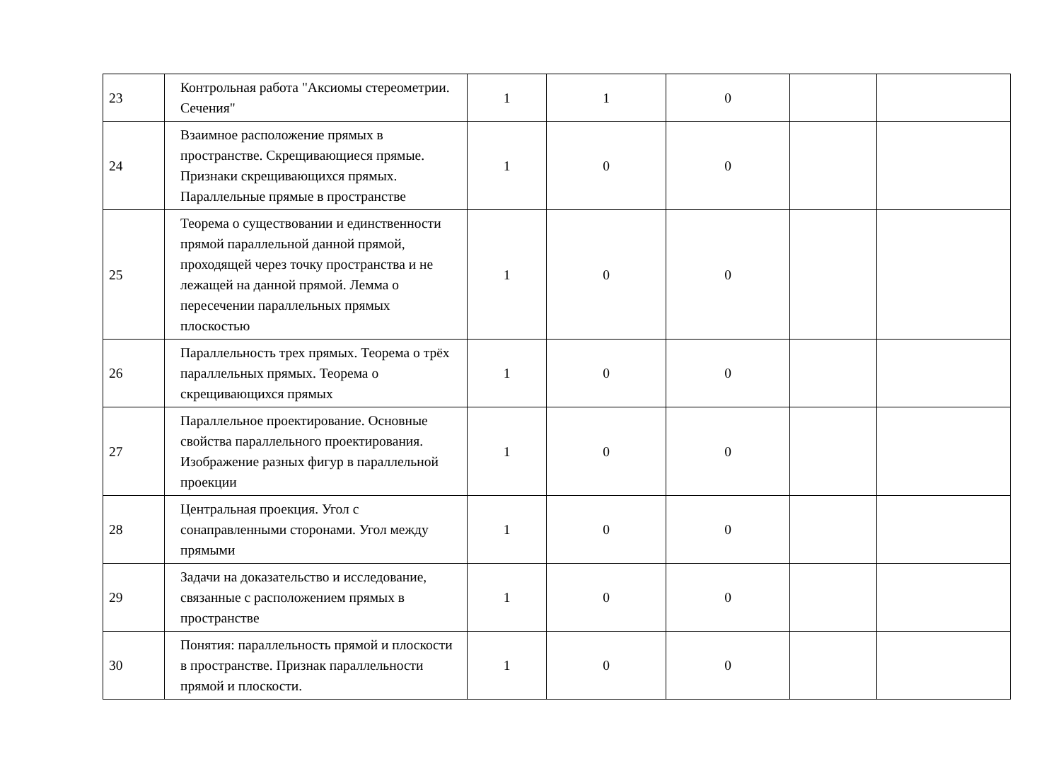| 23 | Контрольная работа "Аксиомы стереометрии. Сечения" | 1 | 1 | 0 | | |
| 24 | Взаимное расположение прямых в пространстве. Скрещивающиеся прямые. Признаки скрещивающихся прямых. Параллельные прямые в пространстве | 1 | 0 | 0 | | |
| 25 | Теорема о существовании и единственности прямой параллельной данной прямой, проходящей через точку пространства и не лежащей на данной прямой. Лемма о пересечении параллельных прямых плоскостью | 1 | 0 | 0 | | |
| 26 | Параллельность трех прямых. Теорема о трёх параллельных прямых. Теорема о скрещивающихся прямых | 1 | 0 | 0 | | |
| 27 | Параллельное проектирование. Основные свойства параллельного проектирования. Изображение разных фигур в параллельной проекции | 1 | 0 | 0 | | |
| 28 | Центральная проекция. Угол с сонаправленными сторонами. Угол между прямыми | 1 | 0 | 0 | | |
| 29 | Задачи на доказательство и исследование, связанные с расположением прямых в пространстве | 1 | 0 | 0 | | |
| 30 | Понятия: параллельность прямой и плоскости в пространстве. Признак параллельности прямой и плоскости. | 1 | 0 | 0 | | |